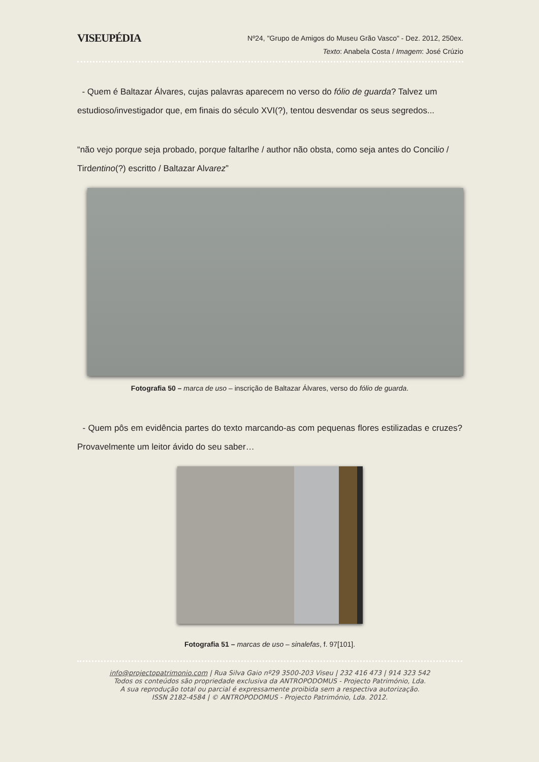VISEUPÉDIA
Nº24, "Grupo de Amigos do Museu Grão Vasco" - Dez. 2012, 250ex.
Texto: Anabela Costa / Imagem: José Crúzio
- Quem é Baltazar Álvares, cujas palavras aparecem no verso do fólio de guarda? Talvez um estudioso/investigador que, em finais do século XVI(?), tentou desvendar os seus segredos...
“não vejo porque seja probado, porque faltarlhe / author não obsta, como seja antes do Concilio / Tirdentino(?) escritto / Baltazar Alvarez”
Fotografia 50 – marca de uso – inscrição de Baltazar Álvares, verso do fólio de guarda.
- Quem pôs em evidência partes do texto marcando-as com pequenas flores estilizadas e cruzes? Provavelmente um leitor ávido do seu saber…
Fotografia 51 – marcas de uso – sinalefas, f. 97[101].
info@projectopatrimonio.com | Rua Silva Gaio nº29 3500-203 Viseu | 232 416 473 | 914 323 542
Todos os conteúdos são propriedade exclusiva da ANTROPODOMUS - Projecto Património, Lda.
A sua reprodução total ou parcial é expressamente proibida sem a respectiva autorização.
ISSN 2182-4584 | © ANTROPODOMUS - Projecto Património, Lda. 2012.